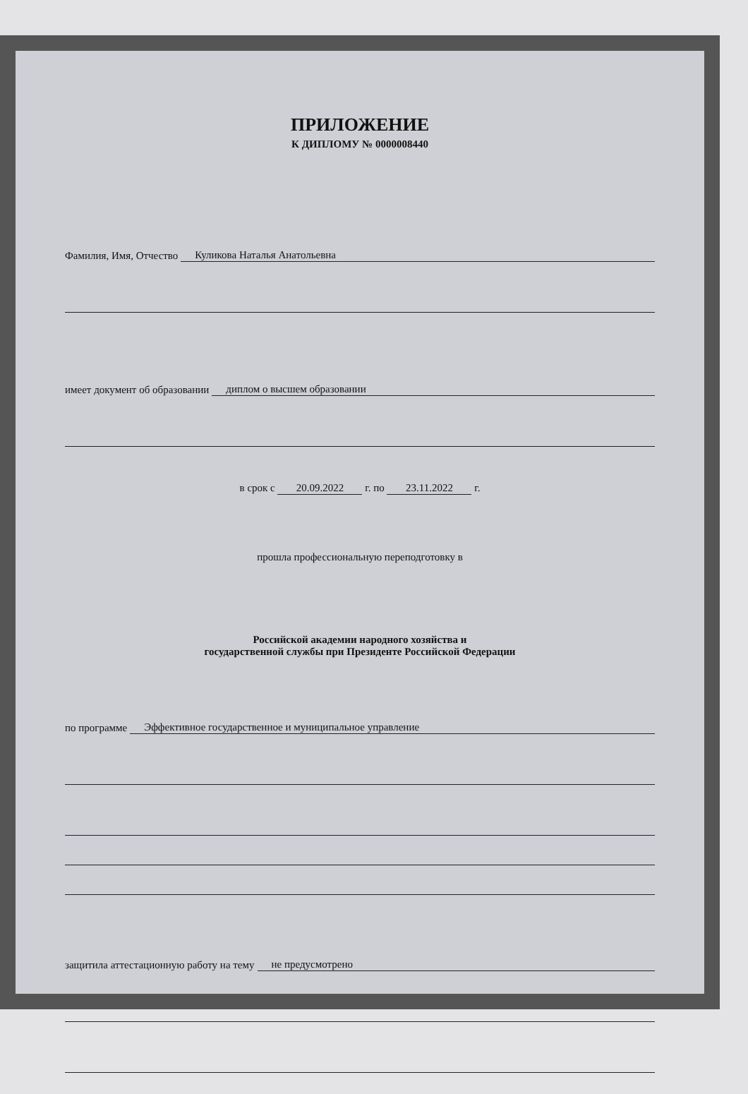ПРИЛОЖЕНИЕ
К ДИПЛОМУ № 0000008440
Фамилия, Имя, Отчество Куликова Наталья Анатольевна
имеет документ об образовании диплом о высшем образовании
в срок с 20.09.2022 г. по 23.11.2022 г.
прошла профессиональную переподготовку в
Российской академии народного хозяйства и
государственной службы при Президенте Российской Федерации
по программе Эффективное государственное и муниципальное управление
защитила аттестационную работу на тему не предусмотрено